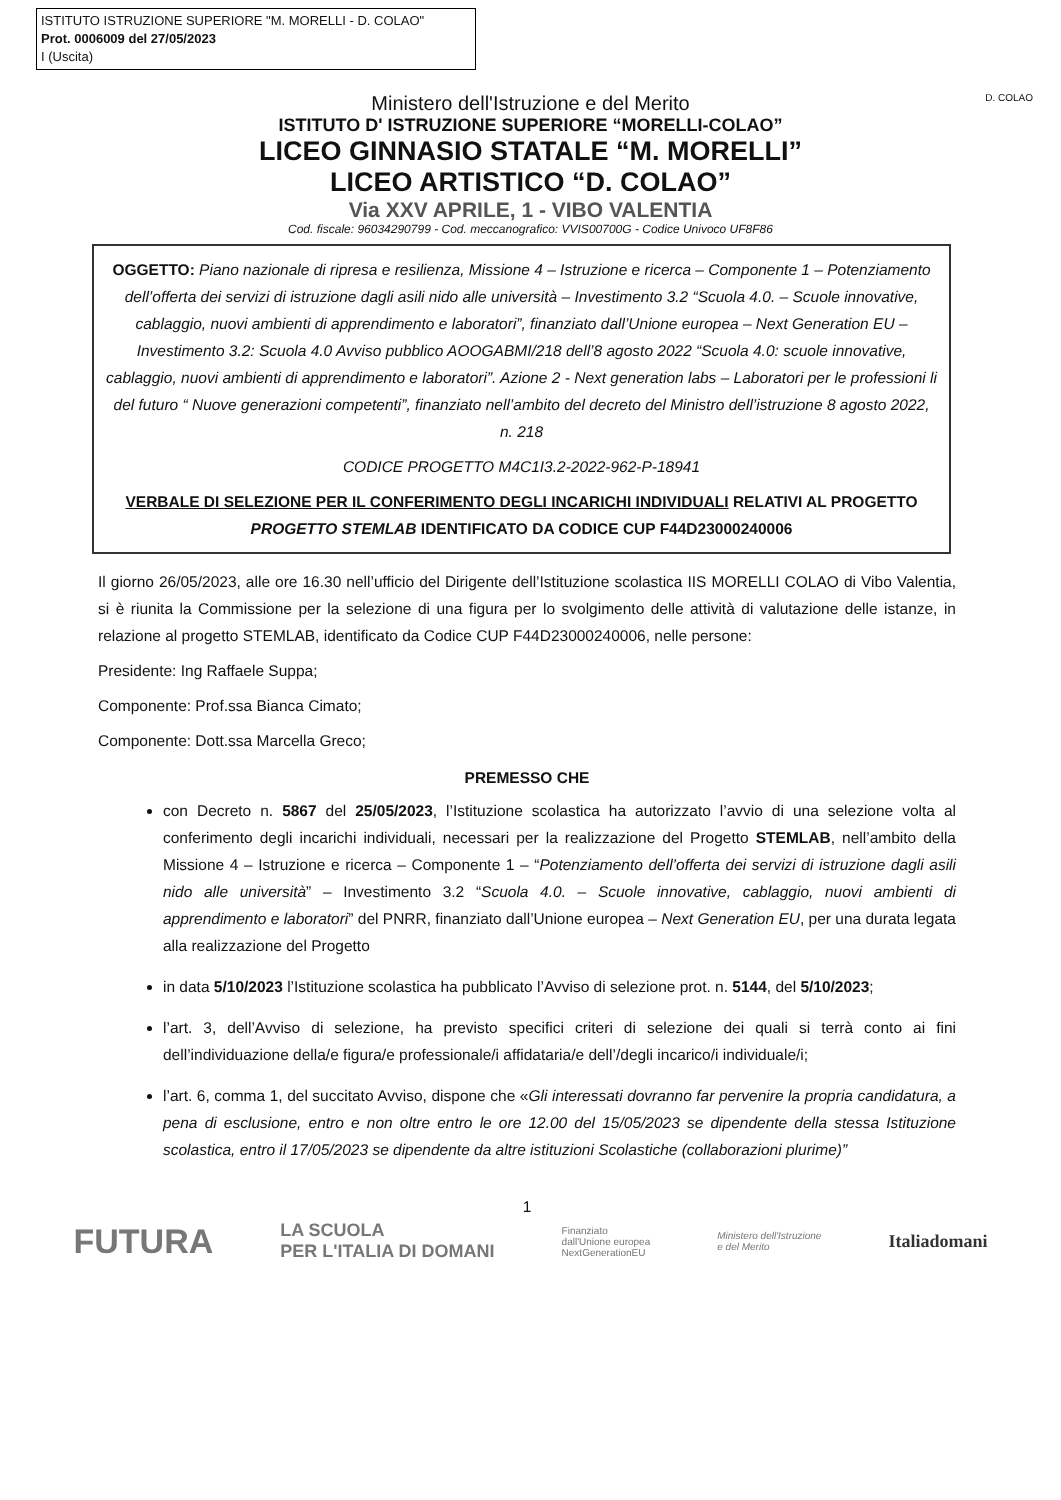ISTITUTO ISTRUZIONE SUPERIORE "M. MORELLI - D. COLAO"
Prot. 0006009 del 27/05/2023
I (Uscita)
Ministero dell'Istruzione e del Merito
ISTITUTO D' ISTRUZIONE SUPERIORE “MORELLI-COLAO”
LICEO GINNASIO STATALE “M. MORELLI”
LICEO ARTISTICO “D. COLAO”
Via XXV APRILE, 1 - VIBO VALENTIA
Cod. fiscale: 96034290799 - Cod. meccanografico: VVIS00700G - Codice Univoco UF8F86
D. COLAO
OGGETTO: Piano nazionale di ripresa e resilienza, Missione 4 – Istruzione e ricerca – Componente 1 – Potenziamento dell’offerta dei servizi di istruzione dagli asili nido alle università – Investimento 3.2 “Scuola 4.0. – Scuole innovative, cablaggio, nuovi ambienti di apprendimento e laboratori”, finanziato dall’Unione europea – Next Generation EU – Investimento 3.2: Scuola 4.0 Avviso pubblico AOOGABMI/218 dell’8 agosto 2022 “Scuola 4.0: scuole innovative, cablaggio, nuovi ambienti di apprendimento e laboratori”. Azione 2 - Next generation labs – Laboratori per le professioni li del futuro “ Nuove generazioni competenti”, finanziato nell’ambito del decreto del Ministro dell’istruzione 8 agosto 2022, n. 218
CODICE PROGETTO M4C1I3.2-2022-962-P-18941
VERBALE DI SELEZIONE PER IL CONFERIMENTO DEGLI INCARICHI INDIVIDUALI RELATIVI AL PROGETTO PROGETTO STEMLAB IDENTIFICATO DA CODICE CUP F44D23000240006
Il giorno 26/05/2023, alle ore 16.30 nell’ufficio del Dirigente dell’Istituzione scolastica IIS MORELLI COLAO di Vibo Valentia, si è riunita la Commissione per la selezione di una figura per lo svolgimento delle attività di valutazione delle istanze, in relazione al progetto STEMLAB, identificato da Codice CUP F44D23000240006, nelle persone:
Presidente: Ing Raffaele Suppa;
Componente: Prof.ssa Bianca Cimato;
Componente: Dott.ssa Marcella Greco;
PREMESSO CHE
con Decreto n. 5867 del 25/05/2023, l’Istituzione scolastica ha autorizzato l’avvio di una selezione volta al conferimento degli incarichi individuali, necessari per la realizzazione del Progetto STEMLAB, nell’ambito della Missione 4 – Istruzione e ricerca – Componente 1 – “Potenziamento dell’offerta dei servizi di istruzione dagli asili nido alle università” – Investimento 3.2 “Scuola 4.0. – Scuole innovative, cablaggio, nuovi ambienti di apprendimento e laboratori” del PNRR, finanziato dall’Unione europea – Next Generation EU, per una durata legata alla realizzazione del Progetto
in data 5/10/2023 l’Istituzione scolastica ha pubblicato l’Avviso di selezione prot. n. 5144, del 5/10/2023;
l’art. 3, dell’Avviso di selezione, ha previsto specifici criteri di selezione dei quali si terrà conto ai fini dell’individuazione della/e figura/e professionale/i affidataria/e dell’/degli incarico/i individuale/i;
l’art. 6, comma 1, del succitato Avviso, dispone che «Gli interessati dovranno far pervenire la propria candidatura, a pena di esclusione, entro e non oltre entro le ore 12.00 del 15/05/2023 se dipendente della stessa Istituzione scolastica, entro il 17/05/2023 se dipendente da altre istituzioni Scolastiche (collaborazioni plurime)”
1
FUTURA LA SCUOLA
PER L'ITALIA DI DOMANI Finanziato
dall'Unione europea
NextGenerationEU Ministero dell'Istruzione
e del Merito Italiadomani